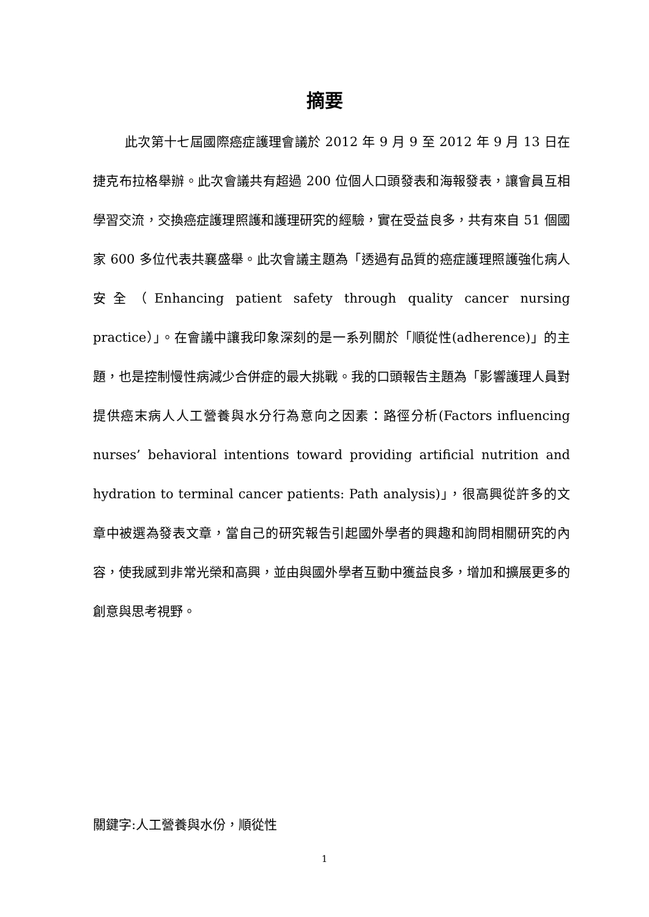摘要
此次第十七屆國際癌症護理會議於 2012 年 9 月 9 至 2012 年 9 月 13 日在捷克布拉格舉辦。此次會議共有超過 200 位個人口頭發表和海報發表，讓會員互相學習交流，交換癌症護理照護和護理研究的經驗，實在受益良多，共有來自 51 個國家 600 多位代表共襄盛舉。此次會議主題為「透過有品質的癌症護理照護強化病人安全（Enhancing patient safety through quality cancer nursing practice）」。在會議中讓我印象深刻的是一系列關於「順從性(adherence)」的主題，也是控制慢性病減少合併症的最大挑戰。我的口頭報告主題為「影響護理人員對提供癌末病人人工營養與水分行為意向之因素：路徑分析(Factors influencing nurses’ behavioral intentions toward providing artificial nutrition and hydration to terminal cancer patients: Path analysis)」，很高興從許多的文章中被選為發表文章，當自己的研究報告引起國外學者的興趣和詢問相關研究的內容，使我感到非常光榮和高興，並由與國外學者互動中獲益良多，增加和擴展更多的創意與思考視野。
關鍵字:人工營養與水份，順從性
1